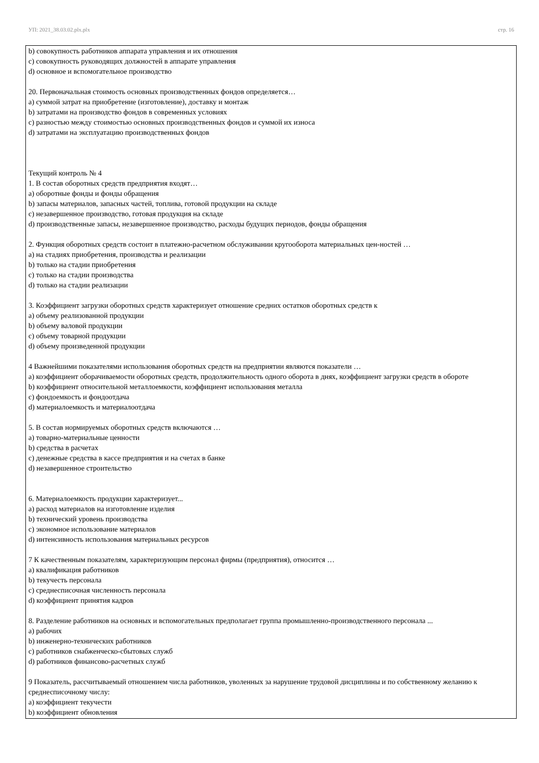УП: 2021_38.03.02.plx.plx стр. 16
b) совокупность работников аппарата управления и их отношения
c) совокупность руководящих должностей в аппарате управления
d) основное и вспомогательное производство
20. Первоначальная стоимость основных производственных фондов определяется…
a) суммой затрат на приобретение (изготовление), доставку и монтаж
b) затратами на производство фондов в современных условиях
c) разностью между стоимостью основных производственных фондов и суммой их износа
d) затратами на эксплуатацию производственных фондов
Текущий контроль № 4
1. В состав оборотных средств предприятия входят…
a) оборотные фонды и фонды обращения
b) запасы материалов, запасных частей, топлива, готовой продукции на складе
c) незавершенное производство, готовая продукция на складе
d) производственные запасы, незавершенное производство, расходы будущих периодов, фонды обращения
2. Функция оборотных средств состоит в платежно-расчетном обслуживании кругооборота материальных цен-ностей …
a) на стадиях приобретения, производства и реализации
b) только на стадии приобретения
c) только на стадии производства
d) только на стадии реализации
3. Коэффициент загрузки оборотных средств характеризует отношение средних остатков оборотных средств к
a) объему реализованной продукции
b) объему валовой продукции
c) объему товарной продукции
d) объему произведенной продукции
4 Важнейшими показателями использования оборотных средств на предприятии являются показатели …
a) коэффициент оборачиваемости оборотных средств, продолжительность одного оборота в днях, коэффициент загрузки средств в обороте
b) коэффициент относительной металлоемкости, коэффициент использования металла
c) фондоемкость и фондоотдача
d) материалоемкость и материалоотдача
5. В состав нормируемых оборотных средств включаются …
a) товарно-материальные ценности
b) средства в расчетах
c) денежные средства в кассе предприятия и на счетах в банке
d) незавершенное строительство
6. Материалоемкость продукции характеризует...
a) расход материалов на изготовление изделия
b) технический уровень производства
c) экономное использование материалов
d) интенсивность использования материальных ресурсов
7 К качественным показателям, характеризующим персонал фирмы (предприятия), относится …
a) квалификация работников
b) текучесть персонала
c) среднесписочная численность персонала
d) коэффициент принятия кадров
8. Разделение работников на основных и вспомогательных предполагает группа промышленно-производственного персонала ...
a) рабочих
b) инженерно-технических работников
c) работников снабженческо-сбытовых служб
d) работников финансово-расчетных служб
9 Показатель, рассчитываемый отношением числа работников, уволенных за нарушение трудовой дисциплины и по собственному желанию к среднесписочному числу:
a) коэффициент текучести
b) коэффициент обновления